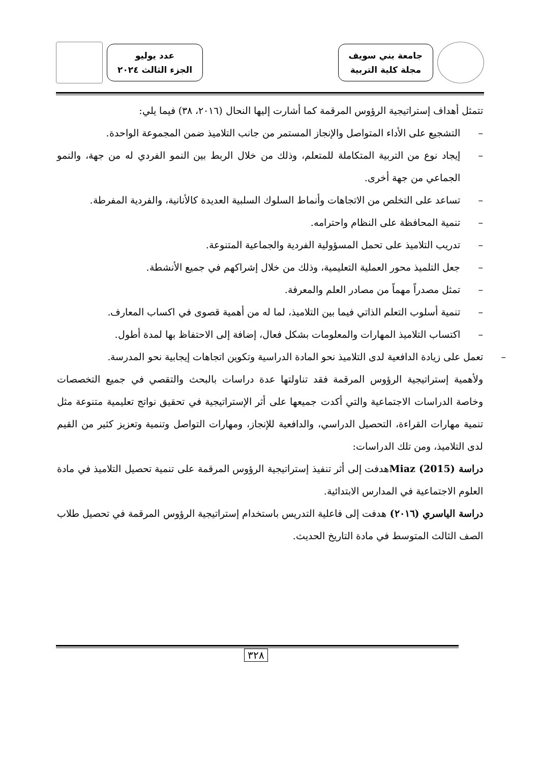جامعة بني سويف
مجلة كلية التربية
عدد يوليو
الجزء الثالث ٢٠٢٤
تتمثل أهداف إستراتيجية الرؤوس المرقمة كما أشارت إليها النحال (٢٠١٦، ٣٨) فيما يلي:
– التشجيع على الأداء المتواصل والإنجاز المستمر من جانب التلاميذ ضمن المجموعة الواحدة.
– إيجاد نوع من التربية المتكاملة للمتعلم، وذلك من خلال الربط بين النمو الفردي له من جهة، والنمو الجماعي من جهة أخرى.
– تساعد على التخلص من الاتجاهات وأنماط السلوك السلبية العديدة كالأنانية، والفردية المفرطة.
– تنمية المحافظة على النظام واحترامه.
– تدريب التلاميذ على تحمل المسؤولية الفردية والجماعية المتنوعة.
– جعل التلميذ محور العملية التعليمية، وذلك من خلال إشراكهم في جميع الأنشطة.
– تمثل مصدراً مهماً من مصادر العلم والمعرفة.
– تنمية أسلوب التعلم الذاتي فيما بين التلاميذ، لما له من أهمية قصوى في اكساب المعارف.
– اكتساب التلاميذ المهارات والمعلومات بشكل فعال، إضافة إلى الاحتفاظ بها لمدة أطول.
– تعمل على زيادة الدافعية لدى التلاميذ نحو المادة الدراسية وتكوين اتجاهات إيجابية نحو المدرسة.
ولأهمية إستراتيجية الرؤوس المرقمة فقد تناولتها عدة دراسات بالبحث والتقصي في جميع التخصصات وخاصة الدراسات الاجتماعية والتي أكدت جميعها على أثر الإستراتيجية في تحقيق نواتج تعليمية متنوعة مثل تنمية مهارات القراءة، التحصيل الدراسي، والدافعية للإنجاز، ومهارات التواصل وتنمية وتعزيز كثير من القيم لدى التلاميذ، ومن تلك الدراسات:
دراسة Miaz (2015) هدفت إلى أثر تنفيذ إستراتيجية الرؤوس المرقمة على تنمية تحصيل التلاميذ في مادة العلوم الاجتماعية في المدارس الابتدائية.
دراسة الياسري (٢٠١٦) هدفت إلى فاعلية التدريس باستخدام إستراتيجية الرؤوس المرقمة في تحصيل طلاب الصف الثالث المتوسط في مادة التاريخ الحديث.
٣٢٨